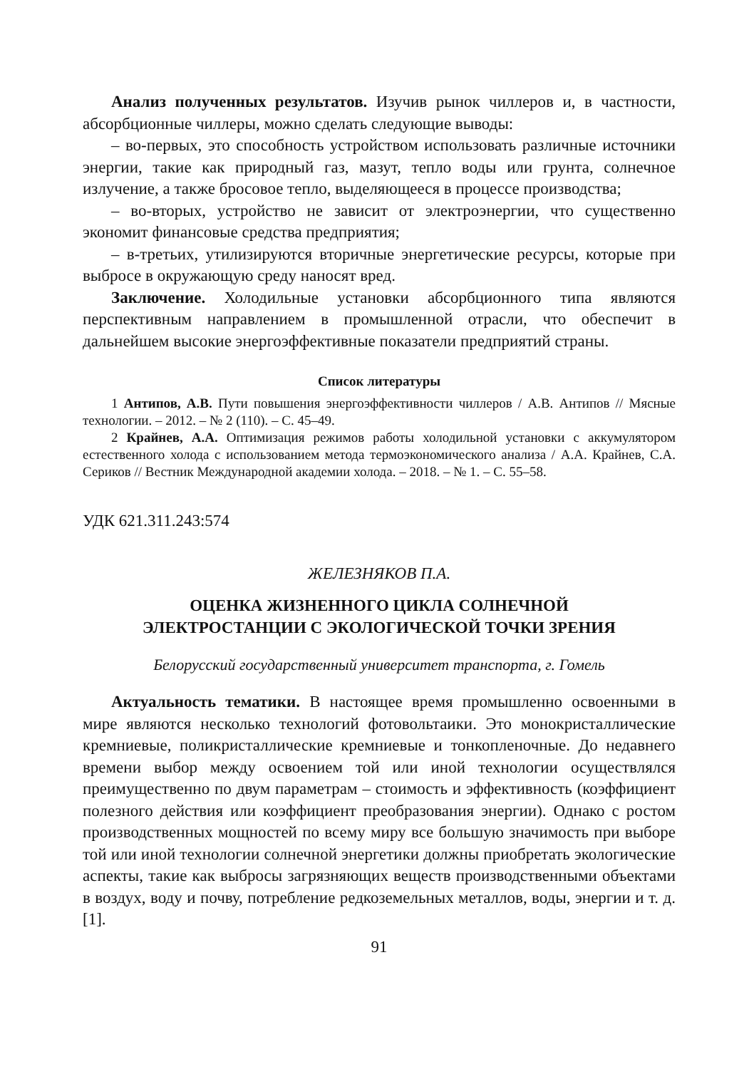Анализ полученных результатов. Изучив рынок чиллеров и, в частности, абсорбционные чиллеры, можно сделать следующие выводы:
– во-первых, это способность устройством использовать различные источники энергии, такие как природный газ, мазут, тепло воды или грунта, солнечное излучение, а также бросовое тепло, выделяющееся в процессе производства;
– во-вторых, устройство не зависит от электроэнергии, что существенно экономит финансовые средства предприятия;
– в-третьих, утилизируются вторичные энергетические ресурсы, которые при выбросе в окружающую среду наносят вред.
Заключение. Холодильные установки абсорбционного типа являются перспективным направлением в промышленной отрасли, что обеспечит в дальнейшем высокие энергоэффективные показатели предприятий страны.
Список литературы
1 Антипов, А.В. Пути повышения энергоэффективности чиллеров / А.В. Антипов // Мясные технологии. – 2012. – № 2 (110). – С. 45–49.
2 Крайнев, А.А. Оптимизация режимов работы холодильной установки с аккумулятором естественного холода с использованием метода термоэкономического анализа / А.А. Крайнев, С.А. Сериков // Вестник Международной академии холода. – 2018. – № 1. – С. 55–58.
УДК 621.311.243:574
ЖЕЛЕЗНЯКОВ П.А.
ОЦЕНКА ЖИЗНЕННОГО ЦИКЛА СОЛНЕЧНОЙ
ЭЛЕКТРОСТАНЦИИ С ЭКОЛОГИЧЕСКОЙ ТОЧКИ ЗРЕНИЯ
Белорусский государственный университет транспорта, г. Гомель
Актуальность тематики. В настоящее время промышленно освоенными в мире являются несколько технологий фотовольтаики. Это монокристаллические кремниевые, поликристаллические кремниевые и тонкопленочные. До недавнего времени выбор между освоением той или иной технологии осуществлялся преимущественно по двум параметрам – стоимость и эффективность (коэффициент полезного действия или коэффициент преобразования энергии). Однако с ростом производственных мощностей по всему миру все большую значимость при выборе той или иной технологии солнечной энергетики должны приобретать экологические аспекты, такие как выбросы загрязняющих веществ производственными объектами в воздух, воду и почву, потребление редкоземельных металлов, воды, энергии и т. д. [1].
91